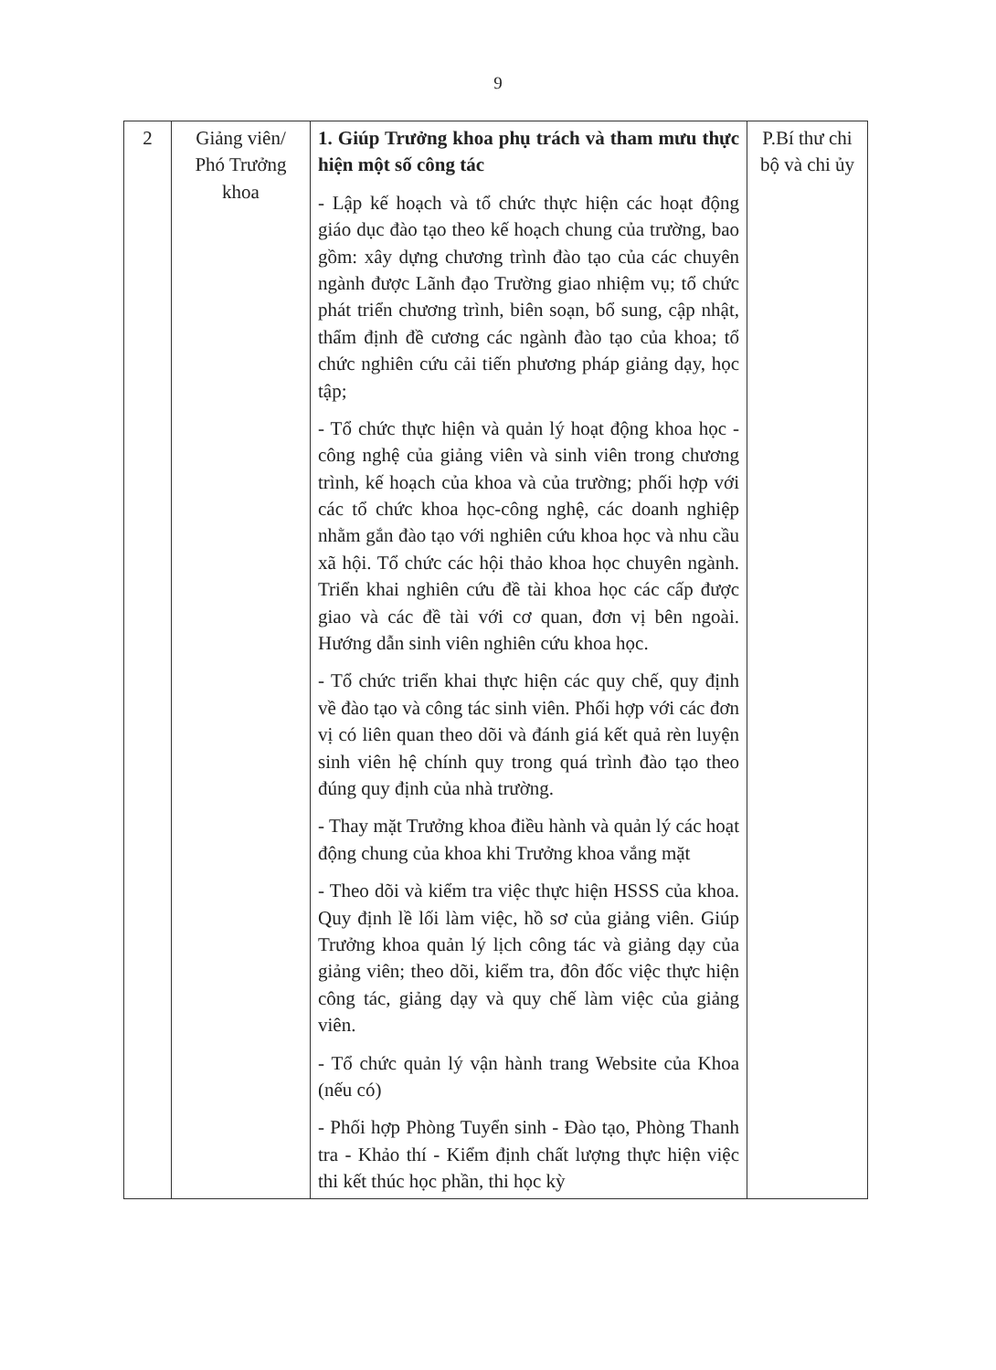9
| 2 | Giảng viên/ Phó Trưởng khoa | 1. Giúp Trưởng khoa phụ trách và tham mưu thực hiện một số công tác - Lập kế hoạch và tổ chức thực hiện các hoạt động giáo dục đào tạo theo kế hoạch chung của trường, bao gồm: xây dựng chương trình đào tạo của các chuyên ngành được Lãnh đạo Trường giao nhiệm vụ; tổ chức phát triển chương trình, biên soạn, bổ sung, cập nhật, thẩm định đề cương các ngành đào tạo của khoa; tổ chức nghiên cứu cải tiến phương pháp giảng dạy, học tập; - Tổ chức thực hiện và quản lý hoạt động khoa học - công nghệ của giảng viên và sinh viên trong chương trình, kế hoạch của khoa và của trường; phối hợp với các tổ chức khoa học-công nghệ, các doanh nghiệp nhằm gắn đào tạo với nghiên cứu khoa học và nhu cầu xã hội. Tổ chức các hội thảo khoa học chuyên ngành. Triển khai nghiên cứu đề tài khoa học các cấp được giao và các đề tài với cơ quan, đơn vị bên ngoài. Hướng dẫn sinh viên nghiên cứu khoa học. - Tổ chức triển khai thực hiện các quy chế, quy định về đào tạo và công tác sinh viên. Phối hợp với các đơn vị có liên quan theo dõi và đánh giá kết quả rèn luyện sinh viên hệ chính quy trong quá trình đào tạo theo đúng quy định của nhà trường. - Thay mặt Trưởng khoa điều hành và quản lý các hoạt động chung của khoa khi Trưởng khoa vắng mặt - Theo dõi và kiểm tra việc thực hiện HSSS của khoa. Quy định lề lối làm việc, hồ sơ của giảng viên. Giúp Trưởng khoa quản lý lịch công tác và giảng dạy của giảng viên; theo dõi, kiểm tra, đôn đốc việc thực hiện công tác, giảng dạy và quy chế làm việc của giảng viên. - Tổ chức quản lý vận hành trang Website của Khoa (nếu có) - Phối hợp Phòng Tuyển sinh - Đào tạo, Phòng Thanh tra - Khảo thí - Kiểm định chất lượng thực hiện việc thi kết thúc học phần, thi học kỳ | P.Bí thư chi bộ và chi ủy |